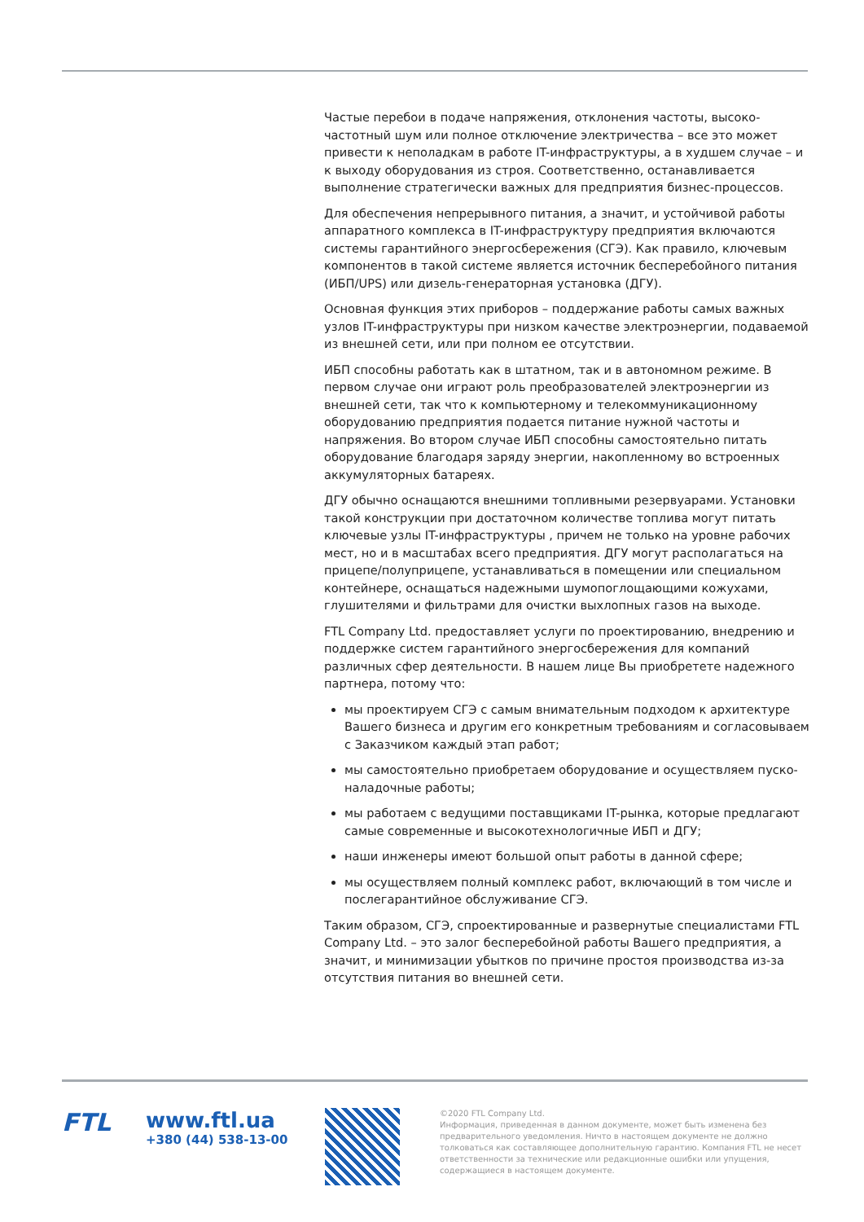Частые перебои в подаче напряжения, отклонения частоты, высоко­частотный шум или полное отключение электричества – все это может привести к неполадкам в работе IT-инфраструктуры, а в худшем случае – и к выходу оборудования из строя. Соответственно, останавливается выполнение стратегически важных для предприятия бизнес-процессов.
Для обеспечения непрерывного питания, а значит, и устойчивой работы аппаратного комплекса в IT-инфраструктуру предприятия включаются системы гарантийного энергосбережения (СГЭ). Как правило, ключевым компонентов в такой системе является источник бесперебойного питания (ИБП/UPS) или дизель-генераторная установка (ДГУ).
Основная функция этих приборов – поддержание работы самых важных узлов IT-инфраструктуры при низком качестве электроэнергии, подаваемой из внешней сети, или при полном ее отсутствии.
ИБП способны работать как в штатном, так и в автономном режиме. В первом случае они играют роль преобразователей электроэнергии из внешней сети, так что к компьютерному и телекоммуникационному оборудованию предприятия подается питание нужной частоты и напряжения. Во втором случае ИБП способны самостоятельно питать оборудование благодаря заряду энергии, накопленному во встроенных аккумуляторных батареях.
ДГУ обычно оснащаются внешними топливными резервуарами. Установки такой конструкции при достаточном количестве топлива могут питать ключевые узлы IT-инфраструктуры , причем не только на уровне рабочих мест, но и в масштабах всего предприятия. ДГУ могут располагаться на прицепе/полуприцепе, устанавливаться в помещении или специальном контейнере, оснащаться надежными шумопоглощающими кожухами, глушителями и фильтрами для очистки выхлопных газов на выходе.
FTL Company Ltd. предоставляет услуги по проектированию, внедрению и поддержке систем гарантийного энергосбережения для компаний различных сфер деятельности. В нашем лице Вы приобретете надежного партнера, потому что:
мы проектируем СГЭ с самым внимательным подходом к архитектуре Вашего бизнеса и другим его конкретным требованиям и согласовываем с Заказчиком каждый этап работ;
мы самостоятельно приобретаем оборудование и осуществляем пуско-наладочные работы;
мы работаем с ведущими поставщиками IT-рынка, которые предлагают самые современные и высокотехнологичные ИБП и ДГУ;
наши инженеры имеют большой опыт работы в данной сфере;
мы осуществляем полный комплекс работ, включающий в том числе и послегарантийное обслуживание СГЭ.
Таким образом, СГЭ, спроектированные и развернутые специалистами FTL Company Ltd. – это залог бесперебойной работы Вашего предприятия, а значит, и минимизации убытков по причине простоя производства из-за отсутствия питания во внешней сети.
FTL
www.ftl.ua
+380 (44) 538-13-00
©2020 FTL Company Ltd.
Информация, приведенная в данном документе, может быть изменена без предварительного уведомления. Ничто в настоящем документе не должно толковаться как составляющее дополнительную гарантию. Компания FTL не несет ответственности за технические или редакционные ошибки или упущения, содержащиеся в настоящем документе.